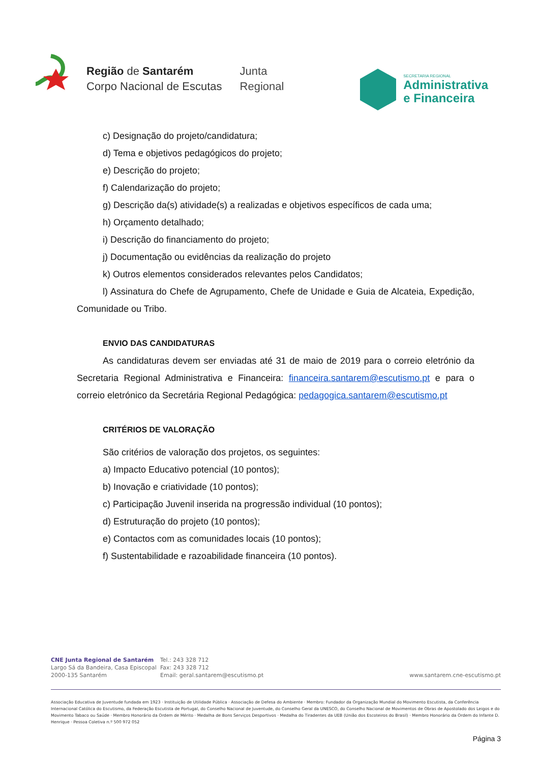Região de Santarém
Corpo Nacional de Escutas
Junta
Regional
SECRETARIA REGIONAL
Administrativa
e Financeira
c) Designação do projeto/candidatura;
d) Tema e objetivos pedagógicos do projeto;
e) Descrição do projeto;
f) Calendarização do projeto;
g) Descrição da(s) atividade(s) a realizadas e objetivos específicos de cada uma;
h) Orçamento detalhado;
i) Descrição do financiamento do projeto;
j) Documentação ou evidências da realização do projeto
k) Outros elementos considerados relevantes pelos Candidatos;
l) Assinatura do Chefe de Agrupamento, Chefe de Unidade e Guia de Alcateia, Expedição, Comunidade ou Tribo.
ENVIO DAS CANDIDATURAS
As candidaturas devem ser enviadas até 31 de maio de 2019 para o correio eletrónio da Secretaria Regional Administrativa e Financeira: financeira.santarem@escutismo.pt e para o correio eletrónico da Secretária Regional Pedagógica: pedagogica.santarem@escutismo.pt
CRITÉRIOS DE VALORAÇÃO
São critérios de valoração dos projetos, os seguintes:
a) Impacto Educativo potencial (10 pontos);
b) Inovação e criatividade (10 pontos);
c) Participação Juvenil inserida na progressão individual (10 pontos);
d) Estruturação do projeto (10 pontos);
e) Contactos com as comunidades locais (10 pontos);
f) Sustentabilidade e razoabilidade financeira (10 pontos).
CNE Junta Regional de Santarém
Largo Sá da Bandeira, Casa Episcopal
2000-135 Santarém
Tel.: 243 328 712
Fax: 243 328 712
Email: geral.santarem@escutismo.pt
www.santarem.cne-escutismo.pt
Associação Educativa de Juventude fundada em 1923 · Instituição de Utilidade Pública · Associação de Defesa do Ambiente · Membro: Fundador da Organização Mundial do Movimento Escutista, da Conferência Internacional Católica do Escutismo, da Federação Escutista de Portugal, do Conselho Nacional de Juventude, do Conselho Geral da UNESCO, do Conselho Nacional de Movimentos de Obras de Apostolado dos Leigos e do Movimento Tabaco ou Saúde · Membro Honorário da Ordem de Mérito · Medalha de Bons Serviços Desportivos · Medalha do Tiradentes da UEB (União dos Escoteiros do Brasil) · Membro Honorário da Ordem do Infante D. Henrique · Pessoa Coletiva n.º 500 972 052
Página 3